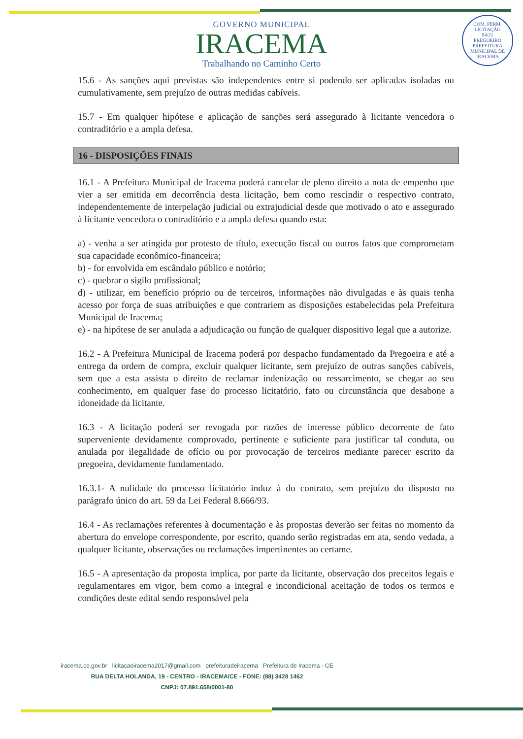COM. PERM. LICITAÇÃO
94/21
PREGOEIRO
PREFEITURA MUNICIPAL DE IRACEMA
GOVERNO MUNICIPAL
IRACEMA
Trabalhando no Caminho Certo
15.6 - As sanções aqui previstas são independentes entre si podendo ser aplicadas isoladas ou cumulativamente, sem prejuízo de outras medidas cabíveis.
15.7 - Em qualquer hipótese e aplicação de sanções será assegurado à licitante vencedora o contraditório e a ampla defesa.
16 - DISPOSIÇÕES FINAIS
16.1 - A Prefeitura Municipal de Iracema poderá cancelar de pleno direito a nota de empenho que vier a ser emitida em decorrência desta licitação, bem como rescindir o respectivo contrato, independentemente de interpelação judicial ou extrajudicial desde que motivado o ato e assegurado à licitante vencedora o contraditório e a ampla defesa quando esta:
a) - venha a ser atingida por protesto de título, execução fiscal ou outros fatos que comprometam sua capacidade econômico-financeira;
b) - for envolvida em escândalo público e notório;
c) - quebrar o sigilo profissional;
d) - utilizar, em benefício próprio ou de terceiros, informações não divulgadas e às quais tenha acesso por força de suas atribuições e que contrariem as disposições estabelecidas pela Prefeitura Municipal de Iracema;
e) - na hipótese de ser anulada a adjudicação ou função de qualquer dispositivo legal que a autorize.
16.2 - A Prefeitura Municipal de Iracema poderá por despacho fundamentado da Pregoeira e até a entrega da ordem de compra, excluir qualquer licitante, sem prejuízo de outras sanções cabíveis, sem que a esta assista o direito de reclamar indenização ou ressarcimento, se chegar ao seu conhecimento, em qualquer fase do processo licitatório, fato ou circunstância que desabone a idoneidade da licitante.
16.3 - A licitação poderá ser revogada por razões de interesse público decorrente de fato superveniente devidamente comprovado, pertinente e suficiente para justificar tal conduta, ou anulada por ilegalidade de ofício ou por provocação de terceiros mediante parecer escrito da pregoeira, devidamente fundamentado.
16.3.1- A nulidade do processo licitatório induz à do contrato, sem prejuízo do disposto no parágrafo único do art. 59 da Lei Federal 8.666/93.
16.4 - As reclamações referentes à documentação e às propostas deverão ser feitas no momento da abertura do envelope correspondente, por escrito, quando serão registradas em ata, sendo vedada, a qualquer licitante, observações ou reclamações impertinentes ao certame.
16.5 - A apresentação da proposta implica, por parte da licitante, observação dos preceitos legais e regulamentares em vigor, bem como a integral e incondicional aceitação de todos os termos e condições deste edital sendo responsável pela
iracema.ce.gov.br licitacaoiracema2017@gmail.com prefeituradeiracema Prefeitura de Iracema - CE
RUA DELTA HOLANDA, 19 - CENTRO - IRACEMA/CE - FONE: (88) 3428 1462
CNPJ: 07.891.658/0001-80